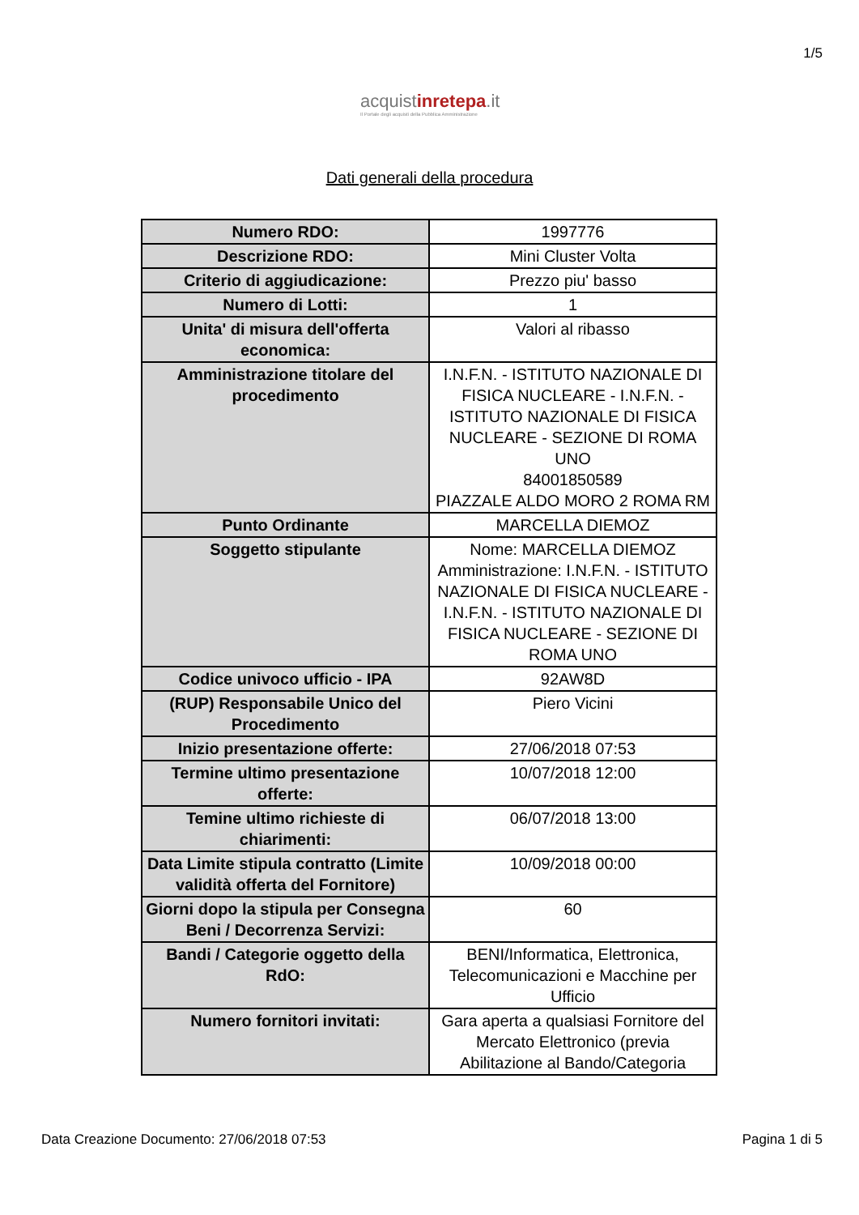1/5
acquistinrete pa.it
Il Portale degli acquisti della Pubblica Amministrazione
Dati generali della procedura
| Numero RDO: | 1997776 |
| Descrizione RDO: | Mini Cluster Volta |
| Criterio di aggiudicazione: | Prezzo piu' basso |
| Numero di Lotti: | 1 |
| Unita' di misura dell'offerta economica: | Valori al ribasso |
| Amministrazione titolare del procedimento | I.N.F.N. - ISTITUTO NAZIONALE DI FISICA NUCLEARE - I.N.F.N. - ISTITUTO NAZIONALE DI FISICA NUCLEARE - SEZIONE DI ROMA UNO 84001850589 PIAZZALE ALDO MORO 2 ROMA RM |
| Punto Ordinante | MARCELLA DIEMOZ |
| Soggetto stipulante | Nome: MARCELLA DIEMOZ Amministrazione: I.N.F.N. - ISTITUTO NAZIONALE DI FISICA NUCLEARE - I.N.F.N. - ISTITUTO NAZIONALE DI FISICA NUCLEARE - SEZIONE DI ROMA UNO |
| Codice univoco ufficio - IPA | 92AW8D |
| (RUP) Responsabile Unico del Procedimento | Piero Vicini |
| Inizio presentazione offerte: | 27/06/2018 07:53 |
| Termine ultimo presentazione offerte: | 10/07/2018 12:00 |
| Temine ultimo richieste di chiarimenti: | 06/07/2018 13:00 |
| Data Limite stipula contratto (Limite validità offerta del Fornitore) | 10/09/2018 00:00 |
| Giorni dopo la stipula per Consegna Beni / Decorrenza Servizi: | 60 |
| Bandi / Categorie oggetto della RdO: | BENI/Informatica, Elettronica, Telecomunicazioni e Macchine per Ufficio |
| Numero fornitori invitati: | Gara aperta a qualsiasi Fornitore del Mercato Elettronico (previa Abilitazione al Bando/Categoria |
Data Creazione Documento: 27/06/2018 07:53 Pagina 1 di 5